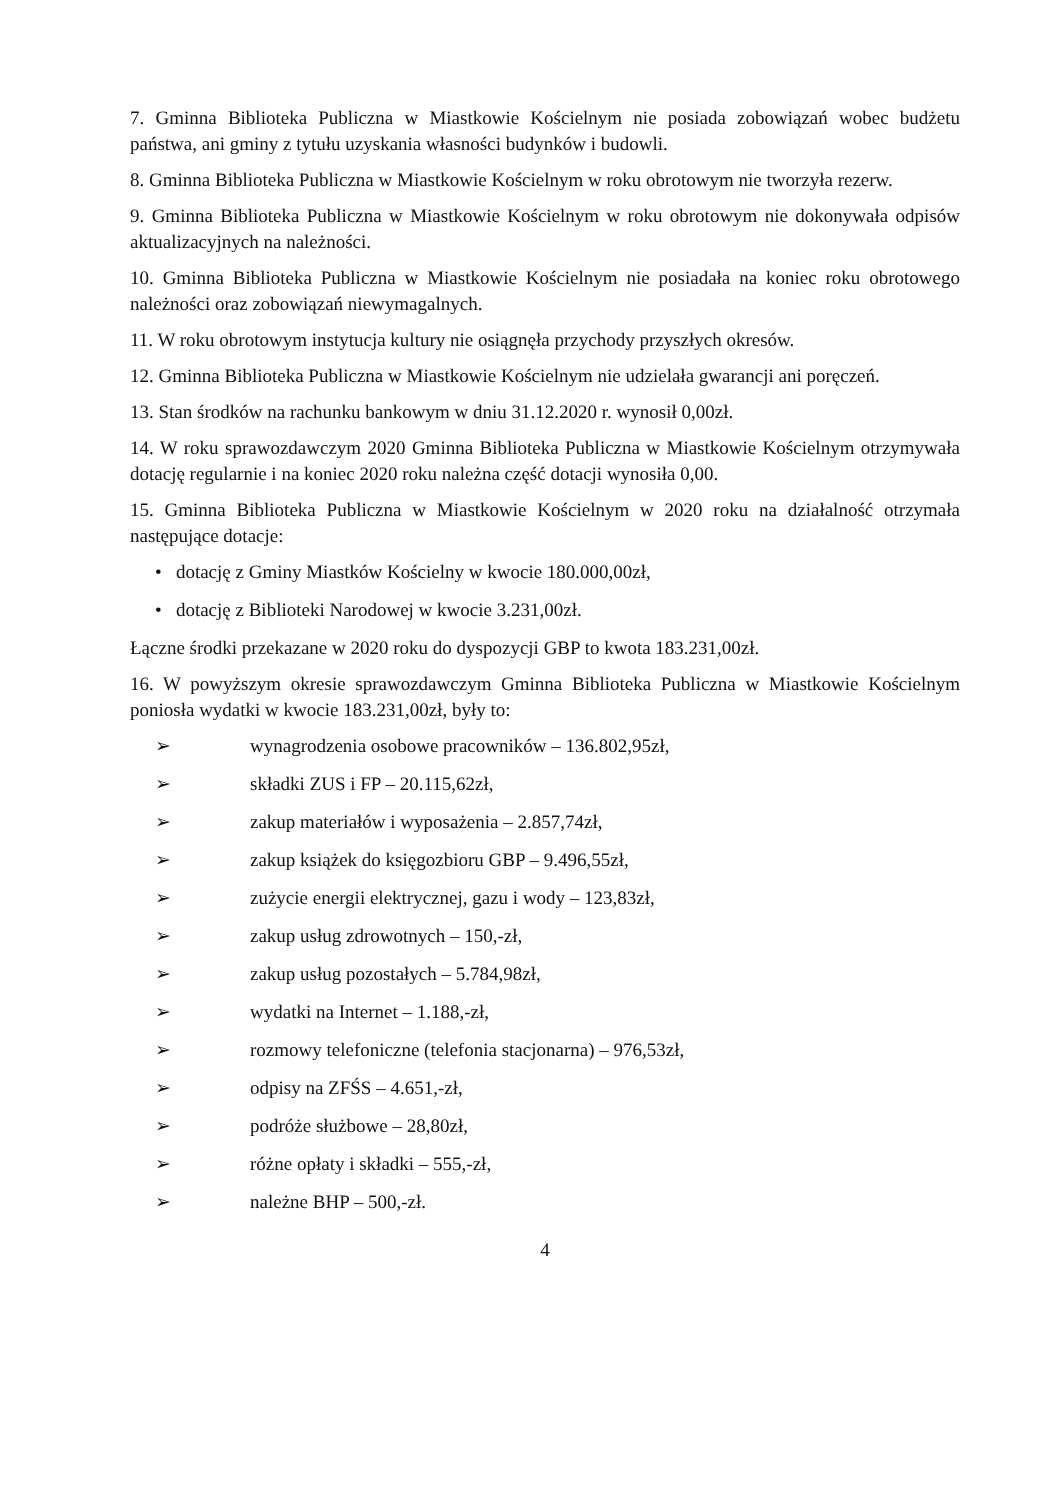7. Gminna Biblioteka Publiczna w Miastkowie Kościelnym nie posiada zobowiązań wobec budżetu państwa, ani gminy z tytułu uzyskania własności budynków i budowli.
8. Gminna Biblioteka Publiczna w Miastkowie Kościelnym w roku obrotowym nie tworzyła rezerw.
9. Gminna Biblioteka Publiczna w Miastkowie Kościelnym w roku obrotowym nie dokonywała odpisów aktualizacyjnych na należności.
10. Gminna Biblioteka Publiczna w Miastkowie Kościelnym nie posiadała na koniec roku obrotowego należności oraz zobowiązań niewymagalnych.
11. W roku obrotowym instytucja kultury nie osiągnęła przychody przyszłych okresów.
12. Gminna Biblioteka Publiczna w Miastkowie Kościelnym nie udzielała gwarancji ani poręczeń.
13. Stan środków na rachunku bankowym w dniu 31.12.2020 r. wynosił 0,00zł.
14. W roku sprawozdawczym 2020 Gminna Biblioteka Publiczna w Miastkowie Kościelnym otrzymywała dotację regularnie i na koniec 2020 roku należna część dotacji wynosiła 0,00.
15. Gminna Biblioteka Publiczna w Miastkowie Kościelnym w 2020 roku na działalność otrzymała następujące dotacje:
• dotację z Gminy Miastków Kościelny w kwocie 180.000,00zł,
• dotację z Biblioteki Narodowej w kwocie 3.231,00zł.
Łączne środki przekazane w 2020 roku do dyspozycji GBP to kwota 183.231,00zł.
16. W powyższym okresie sprawozdawczym Gminna Biblioteka Publiczna w Miastkowie Kościelnym poniosła wydatki w kwocie 183.231,00zł, były to:
➢ wynagrodzenia osobowe pracowników – 136.802,95zł,
➢ składki ZUS i FP – 20.115,62zł,
➢ zakup materiałów i wyposażenia – 2.857,74zł,
➢ zakup książek do księgozbioru GBP – 9.496,55zł,
➢ zużycie energii elektrycznej, gazu i wody – 123,83zł,
➢ zakup usług zdrowotnych – 150,-zł,
➢ zakup usług pozostałych – 5.784,98zł,
➢ wydatki na Internet – 1.188,-zł,
➢ rozmowy telefoniczne (telefonia stacjonarna) – 976,53zł,
➢ odpisy na ZFŚS – 4.651,-zł,
➢ podróże służbowe – 28,80zł,
➢ różne opłaty i składki – 555,-zł,
➢ należne BHP – 500,-zł.
4